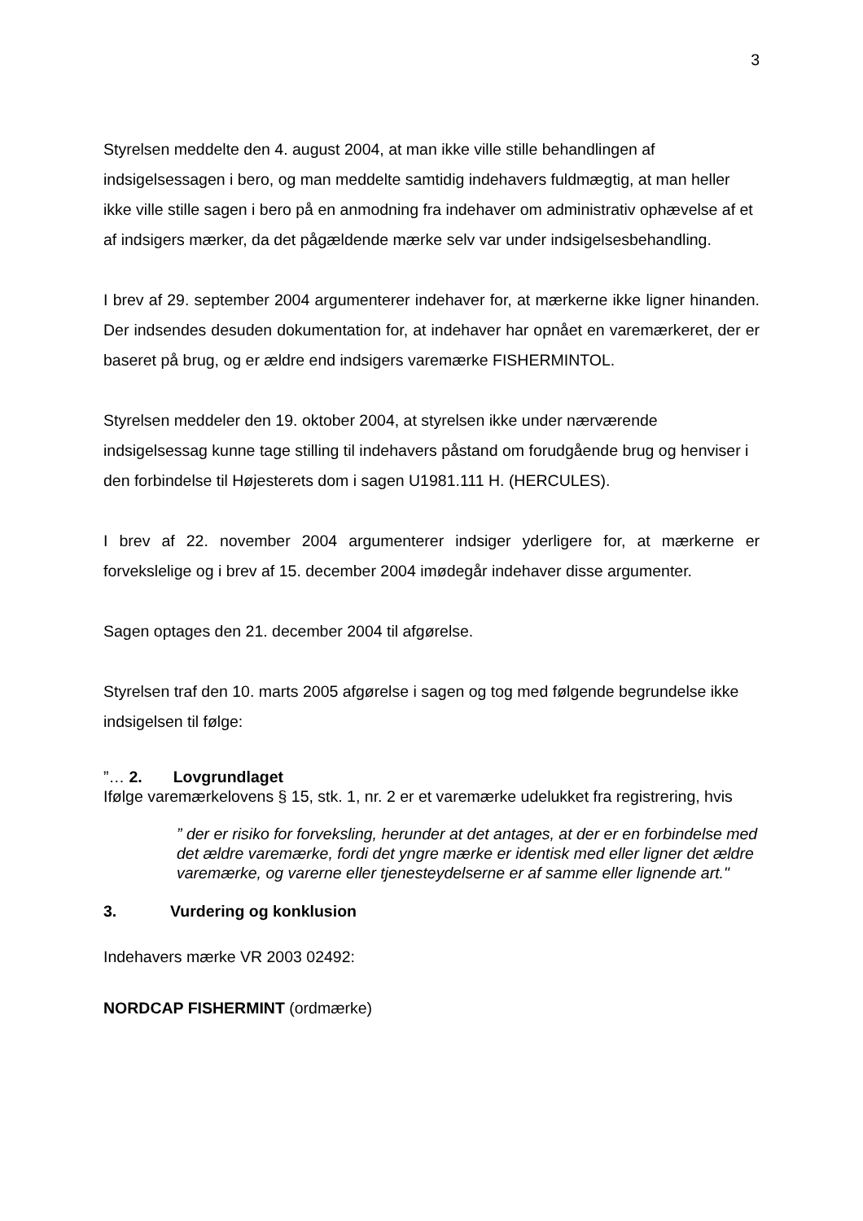3
Styrelsen meddelte den 4. august 2004, at man ikke ville stille behandlingen af indsigelsessagen i bero, og man meddelte samtidig indehavers fuldmægtig, at man heller ikke ville stille sagen i bero på en anmodning fra indehaver om administrativ ophævelse af et af indsigers mærker, da det pågældende mærke selv var under indsigelsesbehandling.
I brev af 29. september 2004 argumenterer indehaver for, at mærkerne ikke ligner hinanden. Der indsendes desuden dokumentation for, at indehaver har opnået en varemærkeret, der er baseret på brug, og er ældre end indsigers varemærke FISHERMINTOL.
Styrelsen meddeler den 19. oktober 2004, at styrelsen ikke under nærværende indsigelsessag kunne tage stilling til indehavers påstand om forudgående brug og henviser i den forbindelse til Højesterets dom i sagen U1981.111 H. (HERCULES).
I brev af 22. november 2004 argumenterer indsiger yderligere for, at mærkerne er forvekslelige og i brev af 15. december 2004 imødegår indehaver disse argumenter.
Sagen optages den 21. december 2004 til afgørelse.
Styrelsen traf den 10. marts 2005 afgørelse i sagen og tog med følgende begrundelse ikke indsigelsen til følge:
”… 2. Lovgrundlaget
Ifølge varemærkelovens § 15, stk. 1, nr. 2 er et varemærke udelukket fra registrering, hvis
” der er risiko for forveksling, herunder at det antages, at der er en forbindelse med det ældre varemærke, fordi det yngre mærke er identisk med eller ligner det ældre varemærke, og varerne eller tjenesteydelserne er af samme eller lignende art."
3. Vurdering og konklusion
Indehavers mærke VR 2003 02492:
NORDCAP FISHERMINT (ordmærke)